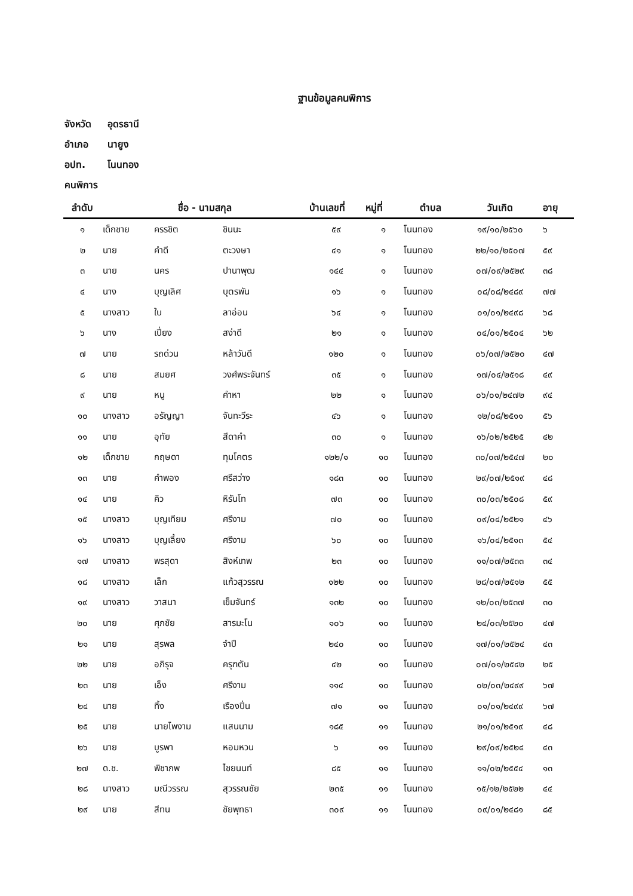ฐานข้อมูลคนพิการ
จังหวัด อุดรธานี
อำเภอ นายูง
อปท. โนนทอง
คนพิการ
| ลำดับ | ชื่อ - นามสกุล | | | บ้านเลขที่ | หมู่ที่ | ตำบล | วันเกิด | อายุ |
| --- | --- | --- | --- | --- | --- | --- | --- | --- |
| ๑ | เด็กชาย | ครรชิต | ชินนะ | ๕๙ | ๑ | โนนทอง | ๑๙/๑๐/๒๕๖๐ | ๖ |
| ๒ | นาย | คำดี | ตะวงษา | ๔๑ | ๑ | โนนทอง | ๒๒/๑๐/๒๕๐๗ | ๕๙ |
| ๓ | นาย | นคร | ปานาพุฒ | ๑๔๔ | ๑ | โนนทอง | ๐๗/๐๙/๒๕๒๙ | ๓๘ |
| ๔ | นาง | บุญเลิศ | บุตรพัน | ๑๖ | ๑ | โนนทอง | ๐๘/๐๘/๒๔๘๙ | ๗๗ |
| ๕ | นางสาว | ใบ | ลาอ่อน | ๖๔ | ๑ | โนนทอง | ๐๑/๐๑/๒๔๙๘ | ๖๘ |
| ๖ | นาง | เปี่ยง | สง่าดี | ๒๑ | ๑ | โนนทอง | ๐๔/๐๑/๒๕๐๔ | ๖๒ |
| ๗ | นาย | รถด่วน | หล้าวันดี | ๑๒๐ | ๑ | โนนทอง | ๐๖/๐๗/๒๕๒๐ | ๔๗ |
| ๘ | นาย | สมยศ | วงศ์พระจันทร์ | ๓๕ | ๑ | โนนทอง | ๑๗/๐๔/๒๕๑๘ | ๔๙ |
| ๙ | นาย | หนู | คำหา | ๒๒ | ๑ | โนนทอง | ๐๖/๐๑/๒๔๗๒ | ๙๔ |
| ๑๐ | นางสาว | อรัญญา | จันทะวีระ | ๔๖ | ๑ | โนนทอง | ๑๒/๐๘/๒๕๑๑ | ๕๖ |
| ๑๑ | นาย | อุทัย | สีดาคำ | ๓๐ | ๑ | โนนทอง | ๑๖/๐๒/๒๕๒๕ | ๔๒ |
| ๑๒ | เด็กชาย | กฤษดา | ทุมโคตร | ๑๒๒/๑ | ๑๐ | โนนทอง | ๓๐/๐๗/๒๕๔๗ | ๒๐ |
| ๑๓ | นาย | คำพอง | ศรีสว่าง | ๑๘๓ | ๑๐ | โนนทอง | ๒๙/๐๗/๒๕๑๙ | ๔๘ |
| ๑๔ | นาย | คิว | หิรันโท | ๗๓ | ๑๐ | โนนทอง | ๓๐/๐๓/๒๕๐๘ | ๕๙ |
| ๑๕ | นางสาว | บุญเทียม | ศรีงาม | ๗๐ | ๑๐ | โนนทอง | ๐๙/๐๔/๒๕๒๑ | ๔๖ |
| ๑๖ | นางสาว | บุญเลี้ยง | ศรีงาม | ๖๐ | ๑๐ | โนนทอง | ๑๖/๐๔/๒๕๑๓ | ๕๔ |
| ๑๗ | นางสาว | พรสุดา | สิงห์เทพ | ๒๓ | ๑๐ | โนนทอง | ๑๑/๐๗/๒๕๓๓ | ๓๔ |
| ๑๘ | นางสาว | เล็ก | แก้วสุวรรณ | ๑๒๒ | ๑๐ | โนนทอง | ๒๘/๐๗/๒๕๑๒ | ๕๕ |
| ๑๙ | นางสาว | วาสนา | เข็มจันทร์ | ๑๓๒ | ๑๐ | โนนทอง | ๑๒/๐๓/๒๕๓๗ | ๓๐ |
| ๒๐ | นาย | ศุภชัย | สารมะโน | ๑๐๖ | ๑๐ | โนนทอง | ๒๔/๐๓/๒๕๒๐ | ๔๗ |
| ๒๑ | นาย | สุรพล | จำปี | ๒๔๐ | ๑๐ | โนนทอง | ๑๗/๐๑/๒๕๒๔ | ๔๓ |
| ๒๒ | นาย | อภิรุจ | ครุฑตัน | ๔๒ | ๑๐ | โนนทอง | ๐๗/๐๑/๒๕๔๒ | ๒๕ |
| ๒๓ | นาย | เอ็ง | ศรีงาม | ๑๑๔ | ๑๐ | โนนทอง | ๐๒/๐๓/๒๔๙๙ | ๖๗ |
| ๒๔ | นาย | ทิ้ง | เรืองปิ่น | ๗๑ | ๑๑ | โนนทอง | ๐๑/๐๑/๒๔๙๙ | ๖๗ |
| ๒๕ | นาย | นายไพงาม | แสนนาม | ๑๘๕ | ๑๑ | โนนทอง | ๒๑/๐๑/๒๕๑๙ | ๔๘ |
| ๒๖ | นาย | บูรพา | หอมหวน | ๖ | ๑๑ | โนนทอง | ๒๙/๐๙/๒๕๒๔ | ๔๓ |
| ๒๗ | ด.ช. | พิชาภพ | ไชยนนท์ | ๘๕ | ๑๑ | โนนทอง | ๑๑/๐๒/๒๕๕๔ | ๑๓ |
| ๒๘ | นางสาว | มณีวรรณ | สุวรรณชัย | ๒๓๕ | ๑๑ | โนนทอง | ๑๕/๑๒/๒๕๒๒ | ๔๔ |
| ๒๙ | นาย | สีทน | ชัยพุทธา | ๓๐๙ | ๑๑ | โนนทอง | ๐๙/๐๑/๒๔๘๑ | ๘๕ |